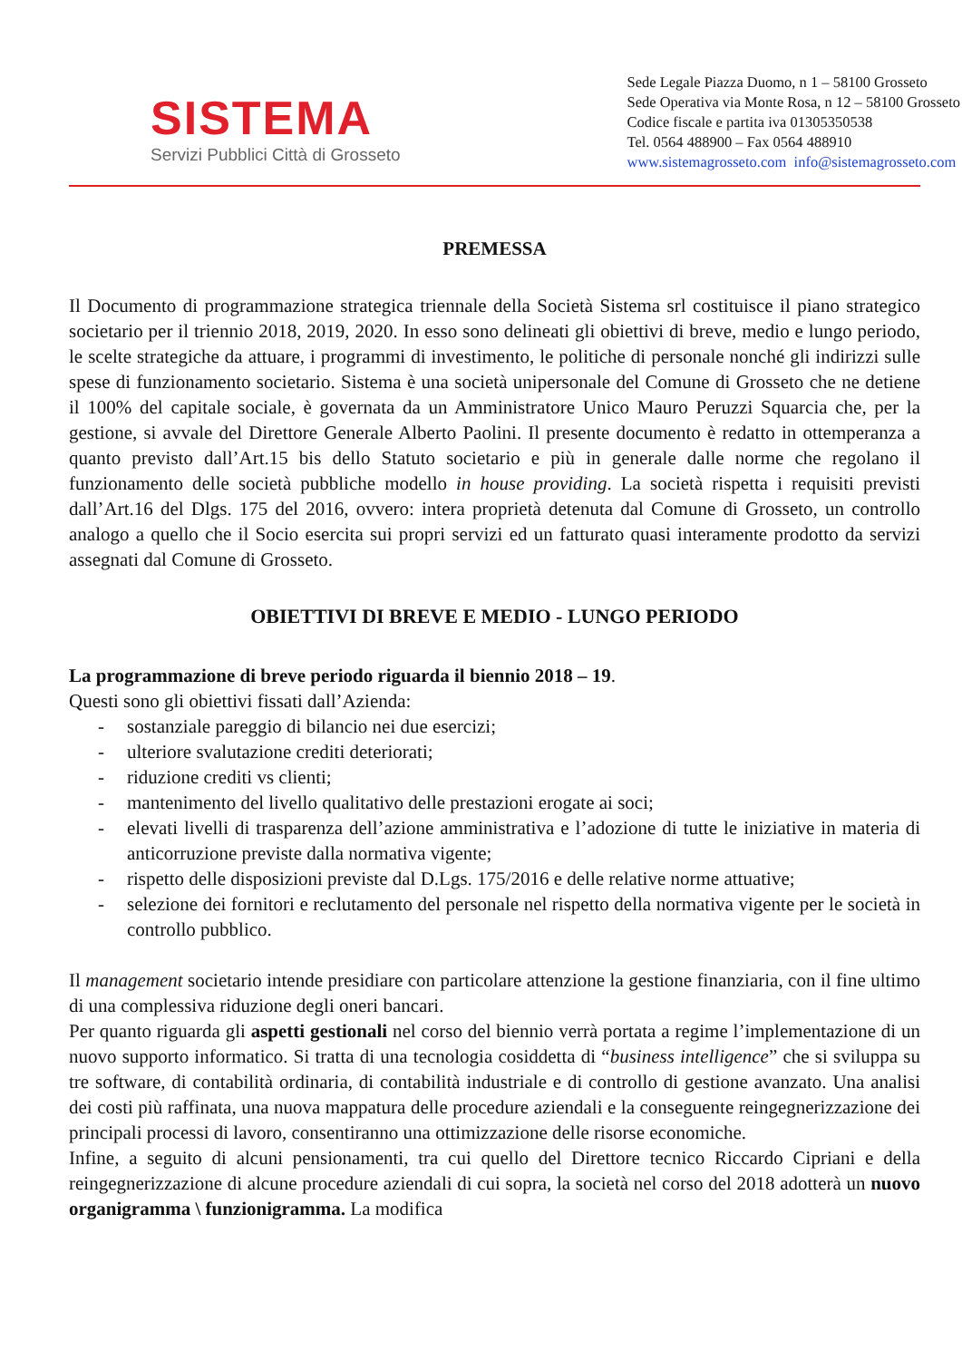SISTEMA
Servizi Pubblici Città di Grosseto
Sede Legale Piazza Duomo, n 1 – 58100 Grosseto
Sede Operativa via Monte Rosa, n 12 – 58100 Grosseto
Codice fiscale e partita iva 01305350538
Tel. 0564 488900 – Fax 0564 488910
www.sistemagrosseto.com info@sistemagrosseto.com
PREMESSA
Il Documento di programmazione strategica triennale della Società Sistema srl costituisce il piano strategico societario per il triennio 2018, 2019, 2020. In esso sono delineati gli obiettivi di breve, medio e lungo periodo, le scelte strategiche da attuare, i programmi di investimento, le politiche di personale nonché gli indirizzi sulle spese di funzionamento societario. Sistema è una società unipersonale del Comune di Grosseto che ne detiene il 100% del capitale sociale, è governata da un Amministratore Unico Mauro Peruzzi Squarcia che, per la gestione, si avvale del Direttore Generale Alberto Paolini. Il presente documento è redatto in ottemperanza a quanto previsto dall’Art.15 bis dello Statuto societario e più in generale dalle norme che regolano il funzionamento delle società pubbliche modello in house providing. La società rispetta i requisiti previsti dall’Art.16 del Dlgs. 175 del 2016, ovvero: intera proprietà detenuta dal Comune di Grosseto, un controllo analogo a quello che il Socio esercita sui propri servizi ed un fatturato quasi interamente prodotto da servizi assegnati dal Comune di Grosseto.
OBIETTIVI DI BREVE E MEDIO - LUNGO PERIODO
La programmazione di breve periodo riguarda il biennio 2018 – 19.
Questi sono gli obiettivi fissati dall’Azienda:
- sostanziale pareggio di bilancio nei due esercizi;
- ulteriore svalutazione crediti deteriorati;
- riduzione crediti vs clienti;
- mantenimento del livello qualitativo delle prestazioni erogate ai soci;
- elevati livelli di trasparenza dell’azione amministrativa e l’adozione di tutte le iniziative in materia di anticorruzione previste dalla normativa vigente;
- rispetto delle disposizioni previste dal D.Lgs. 175/2016 e delle relative norme attuative;
- selezione dei fornitori e reclutamento del personale nel rispetto della normativa vigente per le società in controllo pubblico.
Il management societario intende presidiare con particolare attenzione la gestione finanziaria, con il fine ultimo di una complessiva riduzione degli oneri bancari.
Per quanto riguarda gli aspetti gestionali nel corso del biennio verrà portata a regime l’implementazione di un nuovo supporto informatico. Si tratta di una tecnologia cosiddetta di “business intelligence” che si sviluppa su tre software, di contabilità ordinaria, di contabilità industriale e di controllo di gestione avanzato. Una analisi dei costi più raffinata, una nuova mappatura delle procedure aziendali e la conseguente reingegnerizzazione dei principali processi di lavoro, consentiranno una ottimizzazione delle risorse economiche.
Infine, a seguito di alcuni pensionamenti, tra cui quello del Direttore tecnico Riccardo Cipriani e della reingegnerizzazione di alcune procedure aziendali di cui sopra, la società nel corso del 2018 adotterà un nuovo organigramma \ funzionigramma. La modifica